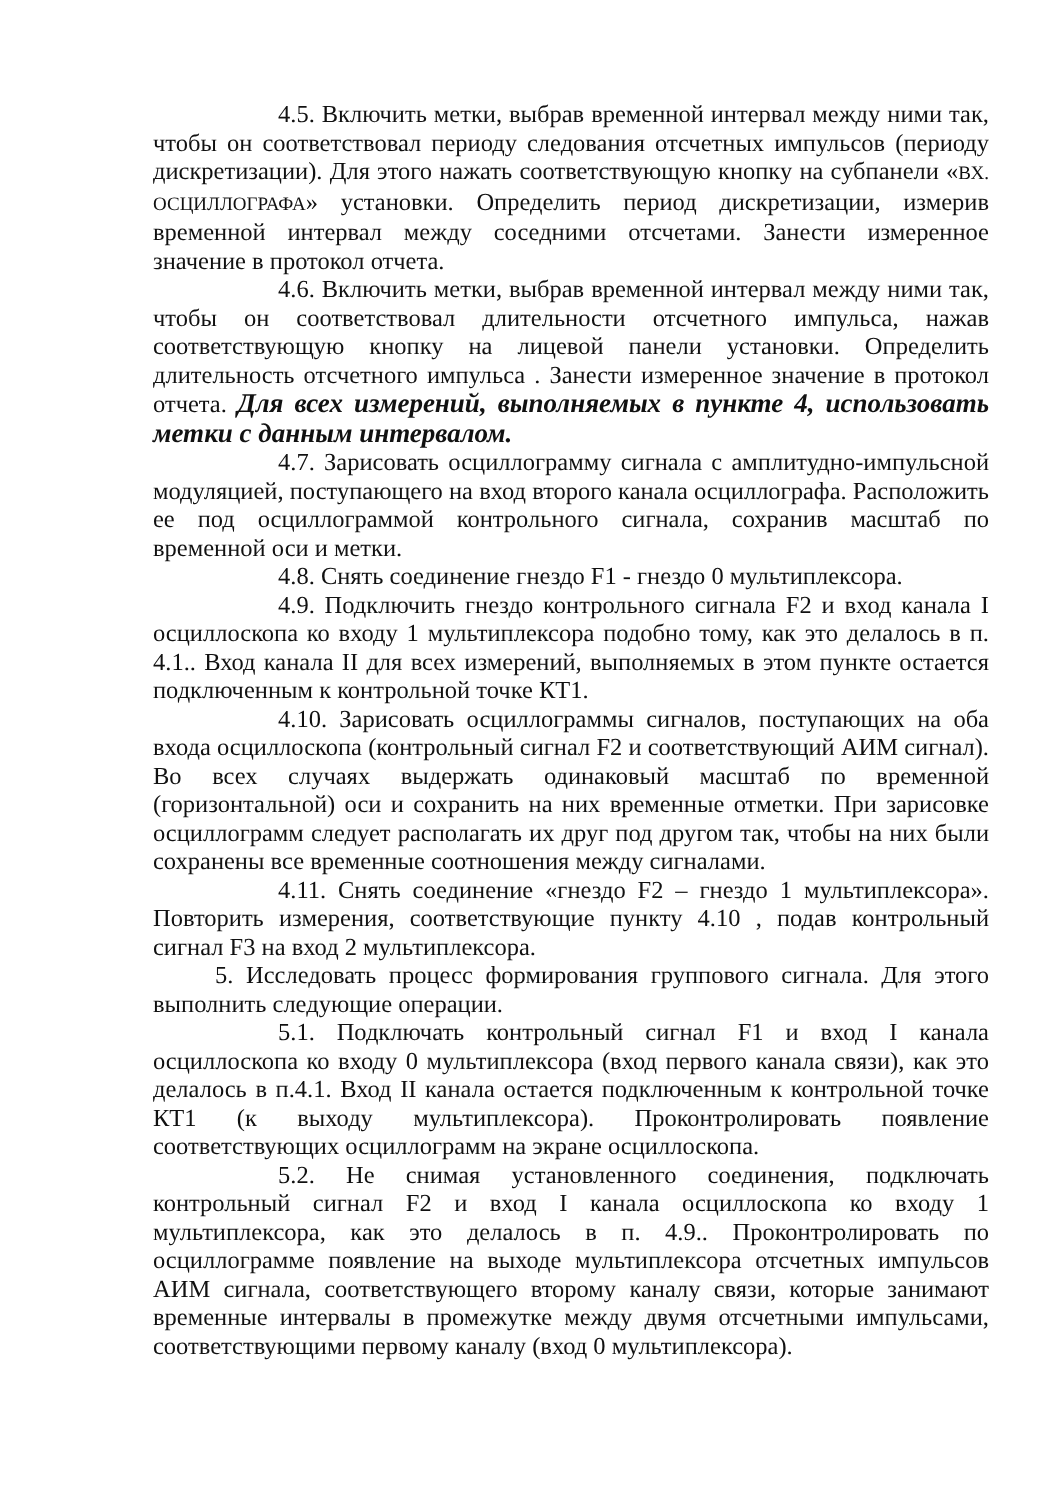4.5. Включить метки, выбрав временной интервал между ними так, чтобы он соответствовал периоду следования отсчетных импульсов (периоду дискретизации). Для этого нажать соответствующую кнопку на субпанели «ВХ. ОСЦИЛЛОГРАФА» установки. Определить период дискретизации, измерив временной интервал между соседними отсчетами. Занести измеренное значение в протокол отчета.
4.6. Включить метки, выбрав временной интервал между ними так, чтобы он соответствовал длительности отсчетного импульса, нажав соответствующую кнопку на лицевой панели установки. Определить длительность отсчетного импульса . Занести измеренное значение в протокол отчета. Для всех измерений, выполняемых в пункте 4, использовать метки с данным интервалом.
4.7. Зарисовать осциллограмму сигнала с амплитудно-импульсной модуляцией, поступающего на вход второго канала осциллографа. Расположить ее под осциллограммой контрольного сигнала, сохранив масштаб по временной оси и метки.
4.8. Снять соединение гнездо F1 - гнездо 0 мультиплексора.
4.9. Подключить гнездо контрольного сигнала F2 и вход канала I осциллоскопа ко входу 1 мультиплексора подобно тому, как это делалось в п. 4.1.. Вход канала II для всех измерений, выполняемых в этом пункте остается подключенным к контрольной точке КТ1.
4.10. Зарисовать осциллограммы сигналов, поступающих на оба входа осциллоскопа (контрольный сигнал F2 и соответствующий АИМ сигнал). Во всех случаях выдержать одинаковый масштаб по временной (горизонтальной) оси и сохранить на них временные отметки. При зарисовке осциллограмм следует располагать их друг под другом так, чтобы на них были сохранены все временные соотношения между сигналами.
4.11. Снять соединение «гнездо F2 – гнездо 1 мультиплексора». Повторить измерения, соответствующие пункту 4.10 , подав контрольный сигнал F3 на вход 2 мультиплексора.
5. Исследовать процесс формирования группового сигнала. Для этого выполнить следующие операции.
5.1. Подключать контрольный сигнал F1 и вход I канала осциллоскопа ко входу 0 мультиплексора (вход первого канала связи), как это делалось в п.4.1. Вход II канала остается подключенным к контрольной точке КТ1 (к выходу мультиплексора). Проконтролировать появление соответствующих осциллограмм на экране осциллоскопа.
5.2. Не снимая установленного соединения, подключать контрольный сигнал F2 и вход I канала осциллоскопа ко входу 1 мультиплексора, как это делалось в п. 4.9.. Проконтролировать по осциллограмме появление на выходе мультиплексора отсчетных импульсов АИМ сигнала, соответствующего второму каналу связи, которые занимают временные интервалы в промежутке между двумя отсчетными импульсами, соответствующими первому каналу (вход 0 мультиплексора).